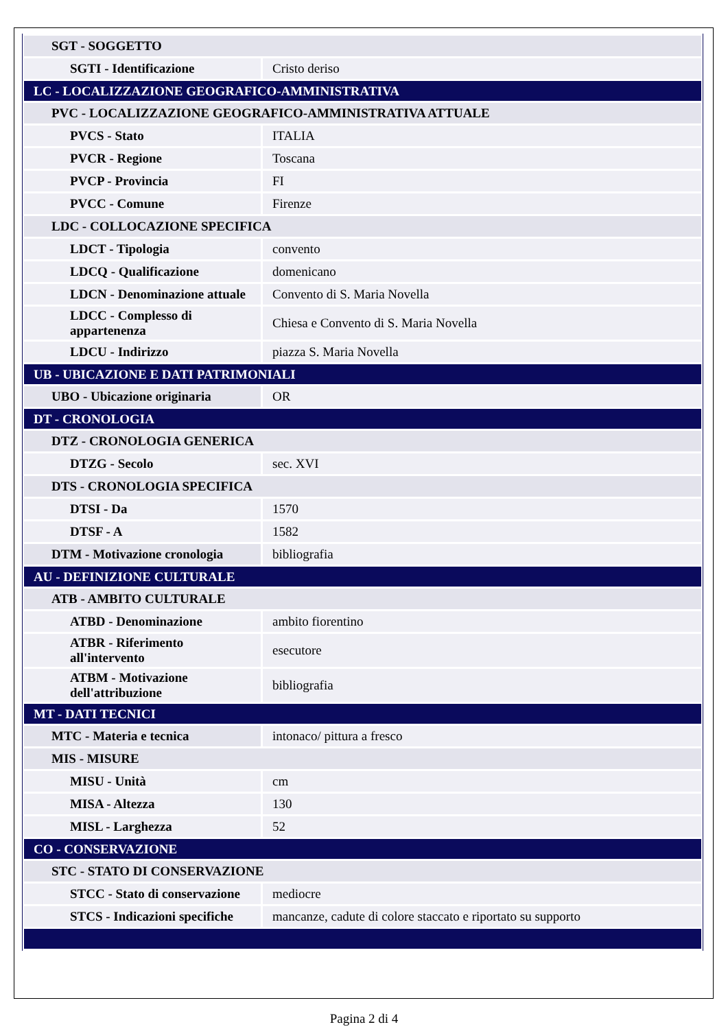| SGT - SOGGETTO | |
| SGTI - Identificazione | Cristo deriso |
| LC - LOCALIZZAZIONE GEOGRAFICO-AMMINISTRATIVA | |
| PVC - LOCALIZZAZIONE GEOGRAFICO-AMMINISTRATIVA ATTUALE | |
| PVCS - Stato | ITALIA |
| PVCR - Regione | Toscana |
| PVCP - Provincia | FI |
| PVCC - Comune | Firenze |
| LDC - COLLOCAZIONE SPECIFICA | |
| LDCT - Tipologia | convento |
| LDCQ - Qualificazione | domenicano |
| LDCN - Denominazione attuale | Convento di S. Maria Novella |
| LDCC - Complesso di appartenenza | Chiesa e Convento di S. Maria Novella |
| LDCU - Indirizzo | piazza S. Maria Novella |
| UB - UBICAZIONE E DATI PATRIMONIALI | |
| UBO - Ubicazione originaria | OR |
| DT - CRONOLOGIA | |
| DTZ - CRONOLOGIA GENERICA | |
| DTZG - Secolo | sec. XVI |
| DTS - CRONOLOGIA SPECIFICA | |
| DTSI - Da | 1570 |
| DTSF - A | 1582 |
| DTM - Motivazione cronologia | bibliografia |
| AU - DEFINIZIONE CULTURALE | |
| ATB - AMBITO CULTURALE | |
| ATBD - Denominazione | ambito fiorentino |
| ATBR - Riferimento all'intervento | esecutore |
| ATBM - Motivazione dell'attribuzione | bibliografia |
| MT - DATI TECNICI | |
| MTC - Materia e tecnica | intonaco/ pittura a fresco |
| MIS - MISURE | |
| MISU - Unità | cm |
| MISA - Altezza | 130 |
| MISL - Larghezza | 52 |
| CO - CONSERVAZIONE | |
| STC - STATO DI CONSERVAZIONE | |
| STCC - Stato di conservazione | mediocre |
| STCS - Indicazioni specifiche | mancanze, cadute di colore staccato e riportato su supporto |
Pagina 2 di 4